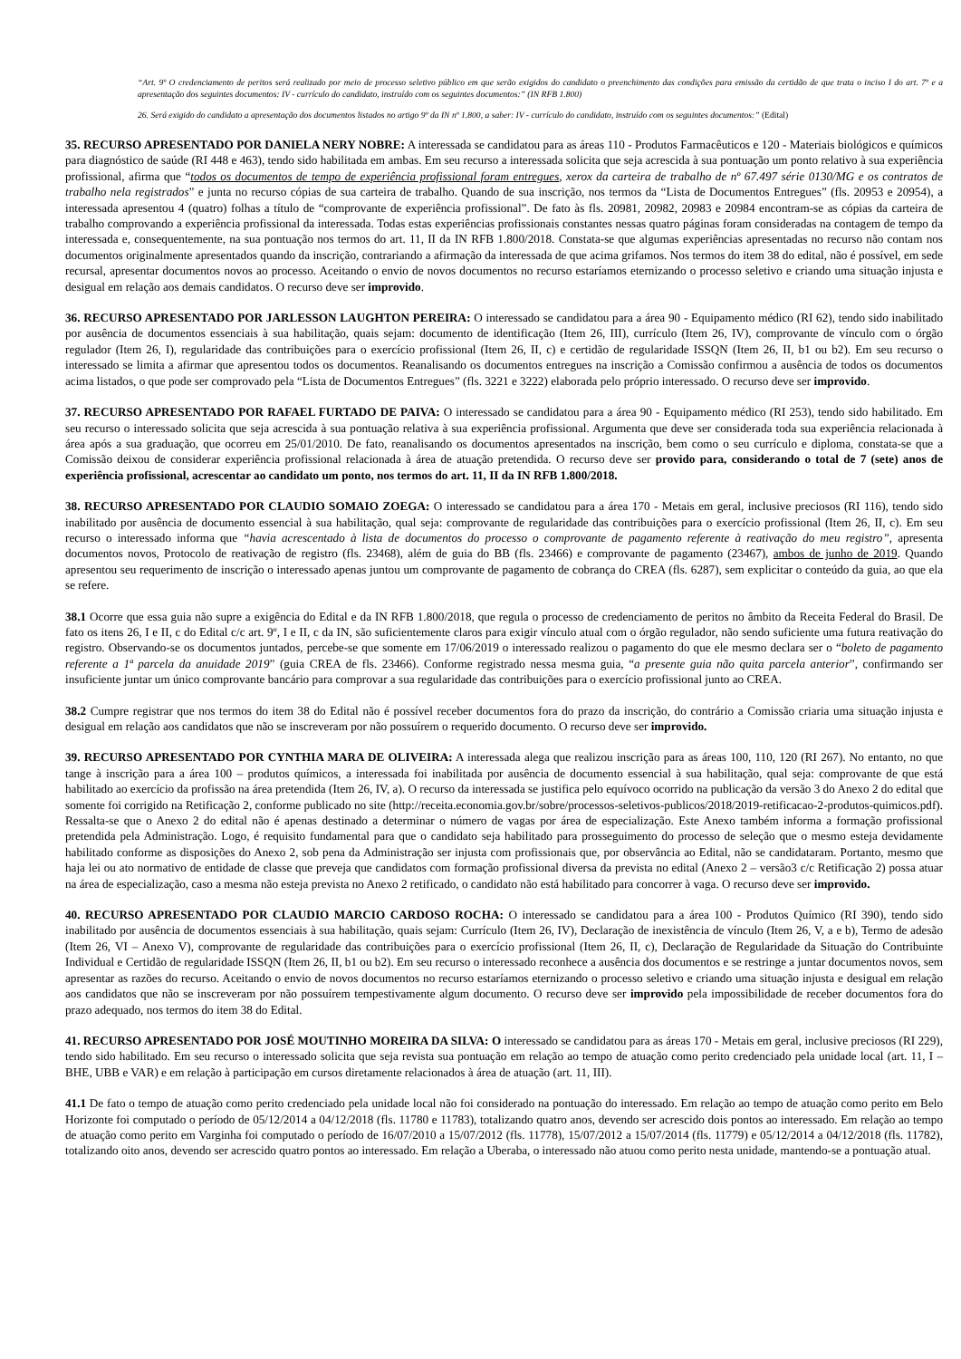“Art. 9º O credenciamento de peritos será realizado por meio de processo seletivo público em que serão exigidos do candidato o preenchimento das condições para emissão da certidão de que trata o inciso I do art. 7º e a apresentação dos seguintes documentos: IV - currículo do candidato, instruído com os seguintes documentos:” (IN RFB 1.800)
26. Será exigido do candidato a apresentação dos documentos listados no artigo 9º da IN nº 1.800, a saber: IV - currículo do candidato, instruído com os seguintes documentos:” (Edital)
35. RECURSO APRESENTADO POR DANIELA NERY NOBRE: A interessada se candidatou para as áreas 110 - Produtos Farmacêuticos e 120 - Materiais biológicos e químicos para diagnóstico de saúde (RI 448 e 463), tendo sido habilitada em ambas. Em seu recurso a interessada solicita que seja acrescida à sua pontuação um ponto relativo à sua experiência profissional, afirma que “todos os documentos de tempo de experiência profissional foram entregues, xerox da carteira de trabalho de nº 67.497 série 0130/MG e os contratos de trabalho nela registrados” e junta no recurso cópias de sua carteira de trabalho. Quando de sua inscrição, nos termos da “Lista de Documentos Entregues” (fls. 20953 e 20954), a interessada apresentou 4 (quatro) folhas a título de “comprovante de experiência profissional”. De fato às fls. 20981, 20982, 20983 e 20984 encontram-se as cópias da carteira de trabalho comprovando a experiência profissional da interessada. Todas estas experiências profissionais constantes nessas quatro páginas foram consideradas na contagem de tempo da interessada e, consequentemente, na sua pontuação nos termos do art. 11, II da IN RFB 1.800/2018. Constata-se que algumas experiências apresentadas no recurso não contam nos documentos originalmente apresentados quando da inscrição, contrariando a afirmação da interessada de que acima grifamos. Nos termos do item 38 do edital, não é possível, em sede recursal, apresentar documentos novos ao processo. Aceitando o envio de novos documentos no recurso estaríamos eternizando o processo seletivo e criando uma situação injusta e desigual em relação aos demais candidatos. O recurso deve ser improvido.
36. RECURSO APRESENTADO POR JARLESSON LAUGHTON PEREIRA: O interessado se candidatou para a área 90 - Equipamento médico (RI 62), tendo sido inabilitado por ausência de documentos essenciais à sua habilitação, quais sejam: documento de identificação (Item 26, III), currículo (Item 26, IV), comprovante de vínculo com o órgão regulador (Item 26, I), regularidade das contribuições para o exercício profissional (Item 26, II, c) e certidão de regularidade ISSQN (Item 26, II, b1 ou b2). Em seu recurso o interessado se limita a afirmar que apresentou todos os documentos. Reanalisando os documentos entregues na inscrição a Comissão confirmou a ausência de todos os documentos acima listados, o que pode ser comprovado pela “Lista de Documentos Entregues” (fls. 3221 e 3222) elaborada pelo próprio interessado. O recurso deve ser improvido.
37. RECURSO APRESENTADO POR RAFAEL FURTADO DE PAIVA: O interessado se candidatou para a área 90 - Equipamento médico (RI 253), tendo sido habilitado. Em seu recurso o interessado solicita que seja acrescida à sua pontuação relativa à sua experiência profissional. Argumenta que deve ser considerada toda sua experiência relacionada à área após a sua graduação, que ocorreu em 25/01/2010. De fato, reanalisando os documentos apresentados na inscrição, bem como o seu currículo e diploma, constata-se que a Comissão deixou de considerar experiência profissional relacionada à área de atuação pretendida. O recurso deve ser provido para, considerando o total de 7 (sete) anos de experiência profissional, acrescentar ao candidato um ponto, nos termos do art. 11, II da IN RFB 1.800/2018.
38. RECURSO APRESENTADO POR CLAUDIO SOMAIO ZOEGA: O interessado se candidatou para a área 170 - Metais em geral, inclusive preciosos (RI 116), tendo sido inabilitado por ausência de documento essencial à sua habilitação, qual seja: comprovante de regularidade das contribuições para o exercício profissional (Item 26, II, c). Em seu recurso o interessado informa que “havia acrescentado à lista de documentos do processo o comprovante de pagamento referente à reativação do meu registro”, apresenta documentos novos, Protocolo de reativação de registro (fls. 23468), além de guia do BB (fls. 23466) e comprovante de pagamento (23467), ambos de junho de 2019. Quando apresentou seu requerimento de inscrição o interessado apenas juntou um comprovante de pagamento de cobrança do CREA (fls. 6287), sem explicitar o conteúdo da guia, ao que ela se refere.
38.1 Ocorre que essa guia não supre a exigência do Edital e da IN RFB 1.800/2018, que regula o processo de credenciamento de peritos no âmbito da Receita Federal do Brasil. De fato os itens 26, I e II, c do Edital c/c art. 9º, I e II, c da IN, são suficientemente claros para exigir vínculo atual com o órgão regulador, não sendo suficiente uma futura reativação do registro. Observando-se os documentos juntados, percebe-se que somente em 17/06/2019 o interessado realizou o pagamento do que ele mesmo declara ser o “boleto de pagamento referente a 1ª parcela da anuidade 2019” (guia CREA de fls. 23466). Conforme registrado nessa mesma guia, “a presente guia não quita parcela anterior”, confirmando ser insuficiente juntar um único comprovante bancário para comprovar a sua regularidade das contribuições para o exercício profissional junto ao CREA.
38.2 Cumpre registrar que nos termos do item 38 do Edital não é possível receber documentos fora do prazo da inscrição, do contrário a Comissão criaria uma situação injusta e desigual em relação aos candidatos que não se inscreveram por não possuírem o requerido documento. O recurso deve ser improvido.
39. RECURSO APRESENTADO POR CYNTHIA MARA DE OLIVEIRA: A interessada alega que realizou inscrição para as áreas 100, 110, 120 (RI 267). No entanto, no que tange à inscrição para a área 100 – produtos químicos, a interessada foi inabilitada por ausência de documento essencial à sua habilitação, qual seja: comprovante de que está habilitado ao exercício da profissão na área pretendida (Item 26, IV, a). O recurso da interessada se justifica pelo equívoco ocorrido na publicação da versão 3 do Anexo 2 do edital que somente foi corrigido na Retificação 2, conforme publicado no site (http://receita.economia.gov.br/sobre/processos-seletivos-publicos/2018/2019-retificacao-2-produtos-quimicos.pdf). Ressalta-se que o Anexo 2 do edital não é apenas destinado a determinar o número de vagas por área de especialização. Este Anexo também informa a formação profissional pretendida pela Administração. Logo, é requisito fundamental para que o candidato seja habilitado para prosseguimento do processo de seleção que o mesmo esteja devidamente habilitado conforme as disposições do Anexo 2, sob pena da Administração ser injusta com profissionais que, por observância ao Edital, não se candidataram. Portanto, mesmo que haja lei ou ato normativo de entidade de classe que preveja que candidatos com formação profissional diversa da prevista no edital (Anexo 2 – versão3 c/c Retificação 2) possa atuar na área de especialização, caso a mesma não esteja prevista no Anexo 2 retificado, o candidato não está habilitado para concorrer à vaga. O recurso deve ser improvido.
40. RECURSO APRESENTADO POR CLAUDIO MARCIO CARDOSO ROCHA: O interessado se candidatou para a área 100 - Produtos Químico (RI 390), tendo sido inabilitado por ausência de documentos essenciais à sua habilitação, quais sejam: Currículo (Item 26, IV), Declaração de inexistência de vínculo (Item 26, V, a e b), Termo de adesão (Item 26, VI – Anexo V), comprovante de regularidade das contribuições para o exercício profissional (Item 26, II, c), Declaração de Regularidade da Situação do Contribuinte Individual e Certidão de regularidade ISSQN (Item 26, II, b1 ou b2). Em seu recurso o interessado reconhece a ausência dos documentos e se restringe a juntar documentos novos, sem apresentar as razões do recurso. Aceitando o envio de novos documentos no recurso estaríamos eternizando o processo seletivo e criando uma situação injusta e desigual em relação aos candidatos que não se inscreveram por não possuírem tempestivamente algum documento. O recurso deve ser improvido pela impossibilidade de receber documentos fora do prazo adequado, nos termos do item 38 do Edital.
41. RECURSO APRESENTADO POR JOSÉ MOUTINHO MOREIRA DA SILVA: O interessado se candidatou para as áreas 170 - Metais em geral, inclusive preciosos (RI 229), tendo sido habilitado. Em seu recurso o interessado solicita que seja revista sua pontuação em relação ao tempo de atuação como perito credenciado pela unidade local (art. 11, I – BHE, UBB e VAR) e em relação à participação em cursos diretamente relacionados à área de atuação (art. 11, III).
41.1 De fato o tempo de atuação como perito credenciado pela unidade local não foi considerado na pontuação do interessado. Em relação ao tempo de atuação como perito em Belo Horizonte foi computado o período de 05/12/2014 a 04/12/2018 (fls. 11780 e 11783), totalizando quatro anos, devendo ser acrescido dois pontos ao interessado. Em relação ao tempo de atuação como perito em Varginha foi computado o período de 16/07/2010 a 15/07/2012 (fls. 11778), 15/07/2012 a 15/07/2014 (fls. 11779) e 05/12/2014 a 04/12/2018 (fls. 11782), totalizando oito anos, devendo ser acrescido quatro pontos ao interessado. Em relação a Uberaba, o interessado não atuou como perito nesta unidade, mantendo-se a pontuação atual.